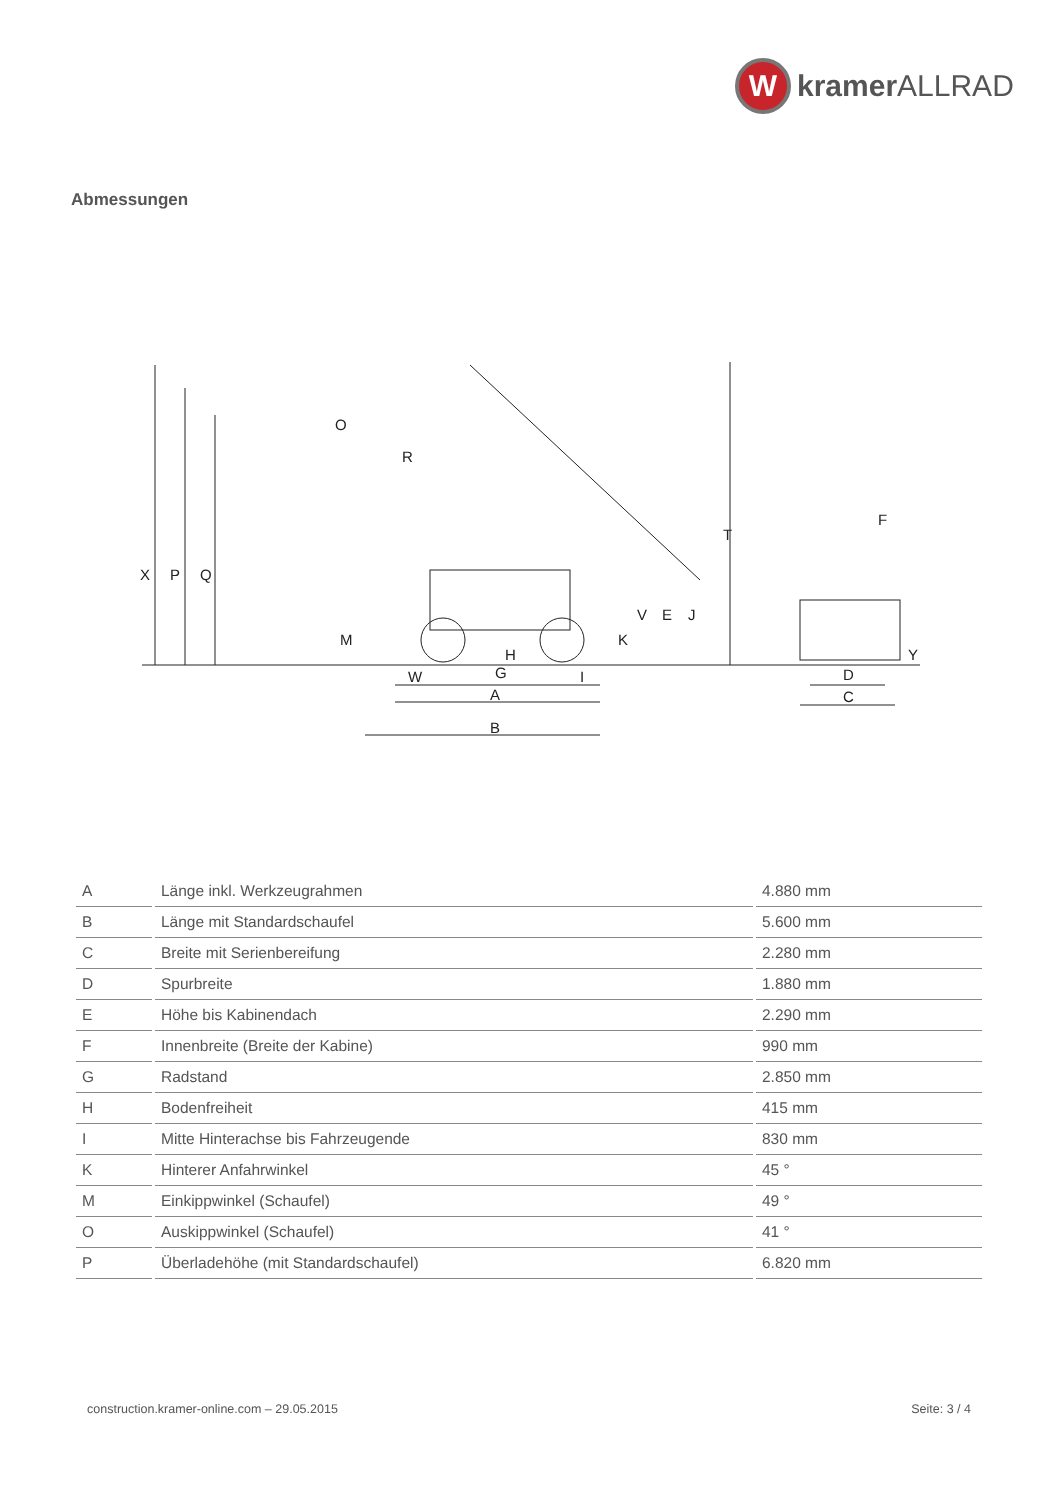W
kramer ALLRAD
Abmessungen
X
P
Q
O
R
T
M
K
V
E
J
F
Y
H
W
G
I
A
B
D
C
| A | Länge inkl. Werkzeugrahmen | 4.880 mm |
| B | Länge mit Standardschaufel | 5.600 mm |
| C | Breite mit Serienbereifung | 2.280 mm |
| D | Spurbreite | 1.880 mm |
| E | Höhe bis Kabinendach | 2.290 mm |
| F | Innenbreite (Breite der Kabine) | 990 mm |
| G | Radstand | 2.850 mm |
| H | Bodenfreiheit | 415 mm |
| I | Mitte Hinterachse bis Fahrzeugende | 830 mm |
| K | Hinterer Anfahrwinkel | 45 ° |
| M | Einkippwinkel (Schaufel) | 49 ° |
| O | Auskippwinkel (Schaufel) | 41 ° |
| P | Überladehöhe (mit Standardschaufel) | 6.820 mm |
construction.kramer-online.com – 29.05.2015 Seite: 3 / 4